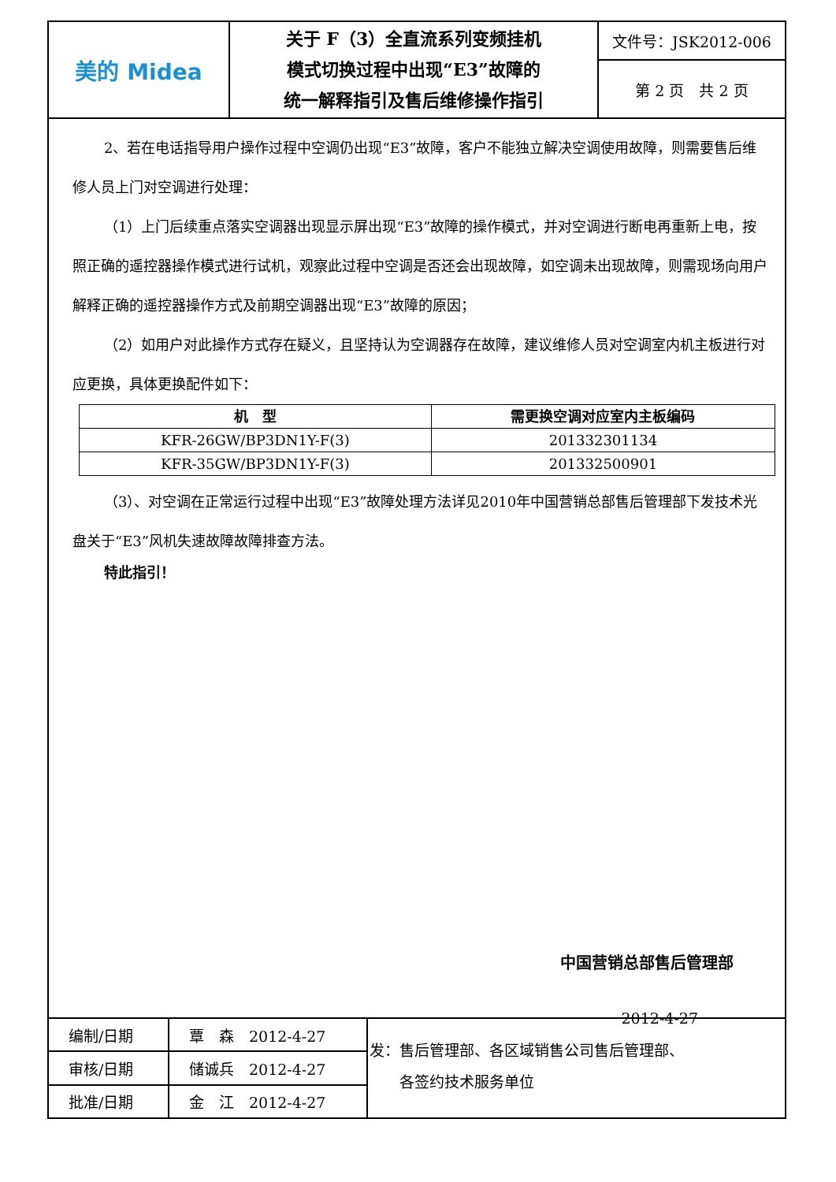美的 Midea
关于 F（3）全直流系列变频挂机
模式切换过程中出现“E3”故障的
统一解释指引及售后维修操作指引
文件号：JSK2012-006
第 2 页　共 2 页
2、若在电话指导用户操作过程中空调仍出现“E3”故障，客户不能独立解决空调使用故障，则需要售后维修人员上门对空调进行处理：
（1）上门后续重点落实空调器出现显示屏出现“E3”故障的操作模式，并对空调进行断电再重新上电，按照正确的遥控器操作模式进行试机，观察此过程中空调是否还会出现故障，如空调未出现故障，则需现场向用户解释正确的遥控器操作方式及前期空调器出现“E3”故障的原因；
（2）如用户对此操作方式存在疑义，且坚持认为空调器存在故障，建议维修人员对空调室内机主板进行对应更换，具体更换配件如下：
| 机 型 | 需更换空调对应室内主板编码 |
| --- | --- |
| KFR-26GW/BP3DN1Y-F(3) | 201332301134 |
| KFR-35GW/BP3DN1Y-F(3) | 201332500901 |
（3）、对空调在正常运行过程中出现“E3”故障处理方法详见2010年中国营销总部售后管理部下发技术光盘关于“E3”风机失速故障故障排查方法。
特此指引！
中国营销总部售后管理部
2012-4-27
| 编制/日期 | 覃 森 2012-4-27 |
| 审核/日期 | 储诚兵 2012-4-27 |
| 批准/日期 | 金 江 2012-4-27 |
发：售后管理部、各区域销售公司售后管理部、
　　各签约技术服务单位